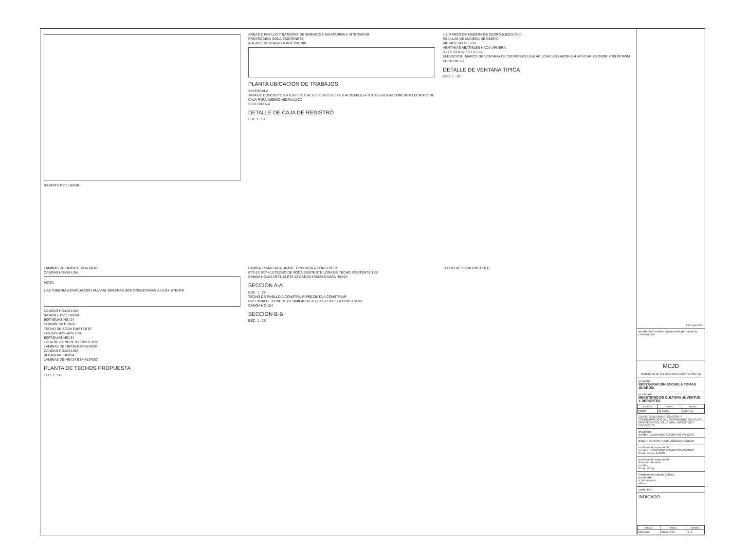BAJANTE PVC 10cmØ
AREA DE PASILLO Y BATERIAS DE SERVICIOS SANITARIOS A INTERVENIR
PROYECCION SODA EXISTENETE
AREA DE VENTANAS A INTERVENIR
PLANTA UBICACION DE TRABAJOS
SIN ESCALA
TAPA DE CONCRETO A A 0.06 0.30 0.42 0.06 0.06 0.30 0.06 0.42 Ø3Ø0.25 A.D 0.05 0.60 0.48 CONCRETO DENTRO DE CAJA PARA DISEÑO HIDRAULICO
SECCION A-A
DETALLE DE CAJA DE REGISTRO
ESC 1 : 10
1.6 MARCO DE MADERA DE CEDRO 5.62X3.75cm
REJILLAS DE MADERA DE CEDRO
VIDRIO FIJO DE 3/16
VENTANAS ABATIBLES HACIA AFUERA
0.52 0.53 0.52 0.53 2.1 45
ELEVACION MARCO DE VENTANA DE CEDRO 5X3.12cm APLICAR SELLADOR 634 APLICAR XILOBOR Y XILOCROM SECCION 1-1
DETALLE DE VENTANA TIPICA
ESC. 1 : 10
LAMINAS DE HG#26 ESMALTADO
CANOAS HG#24 LISA
NOTA:
LAS TUBERIAS EVACUACION PLUVIAL DEBERAN SER CONECTADAS A LA EXISTENTE
CANOAS HG#24 LISA
BAJANTE PVC 10cmØ
BOTAGUAS HG#24
CUMBRERA HG#24
TECHO DE SODA EXISTENTE
42% 42% 42% 42% 23%
BOTAGUAS HG#24
LOSA DE CONCRETO EXISTENTE
LAMINAS DE HG#26 ESMALTADO
CANOAS HG#24 LISA
BOTAGUAS HG#24
LAMINAS DE HG#24 ESMALTADO
PLANTA DE TECHOS PROPUESTA
ESC. 1 : 50
LAMINA ESMALTADA HG#26 PRECINTA A CONSTRUIR
RT3-13 2RT4-13 TECHO DE SODA EXISTENTE LOSA DE TECHO EXISTENTE 1.00
CANOA HG#24 2RT4-13 RT3-13 CANOA HG#24 CANOA HG#24
SECCION A-A
ESC. 1 : 25
TECHO DE PASILLO A CONSTRUIR PRECINTA A CONSTRUIR
COLUMNA DE CONCRETO SIMILAR A LAS EXISTENTES A CONSTRUIR
CANOA HG #24
SECCION B-B
ESC. 1 : 25
TECHO DE SODA EXISTENTE
# De permiso
aprobación comisión revisora de permisos de construcción
MCJD
MINISTERIO DE CULTURA JUVENTUD Y DEPORTES
proyecto :
RESTAURACIÓN ESCUELA TOMAS GUARDIA
propietario :
MINISTERIO DE CULTURA JUVENTUD Y DEPORTES
| provincia | cantón | distrito |
| --- | --- | --- |
| LIMON | CENTRAL | CENTRAL |
CENTRO DE INVESTIGACIÓN Y CONSERVACIÓN DEL PATRIMONIO CULTURAL MINISTERIO DE CULTURA, JUVENTUD Y DEPORTES
arquitecto:
nombre : EDUARDO CAMACHO VARGAS
dibujo : VICTOR HUGO ZÚÑIGA AGUILAR
profesional responsable :
nombre : EDUARDO CAMACHO VARGAS
firma : n.reg. A-4615
profesional responsable :
dirección técnica :
nombre :
firma : n'reg.
información registro público :
propietario :
n' de catastro :
sitios :
contenido :
INDICADO
| escala : | fecha : | lámina : |
| --- | --- | --- |
| INDICADA | JULIO, 2000 | 3 / 3 |